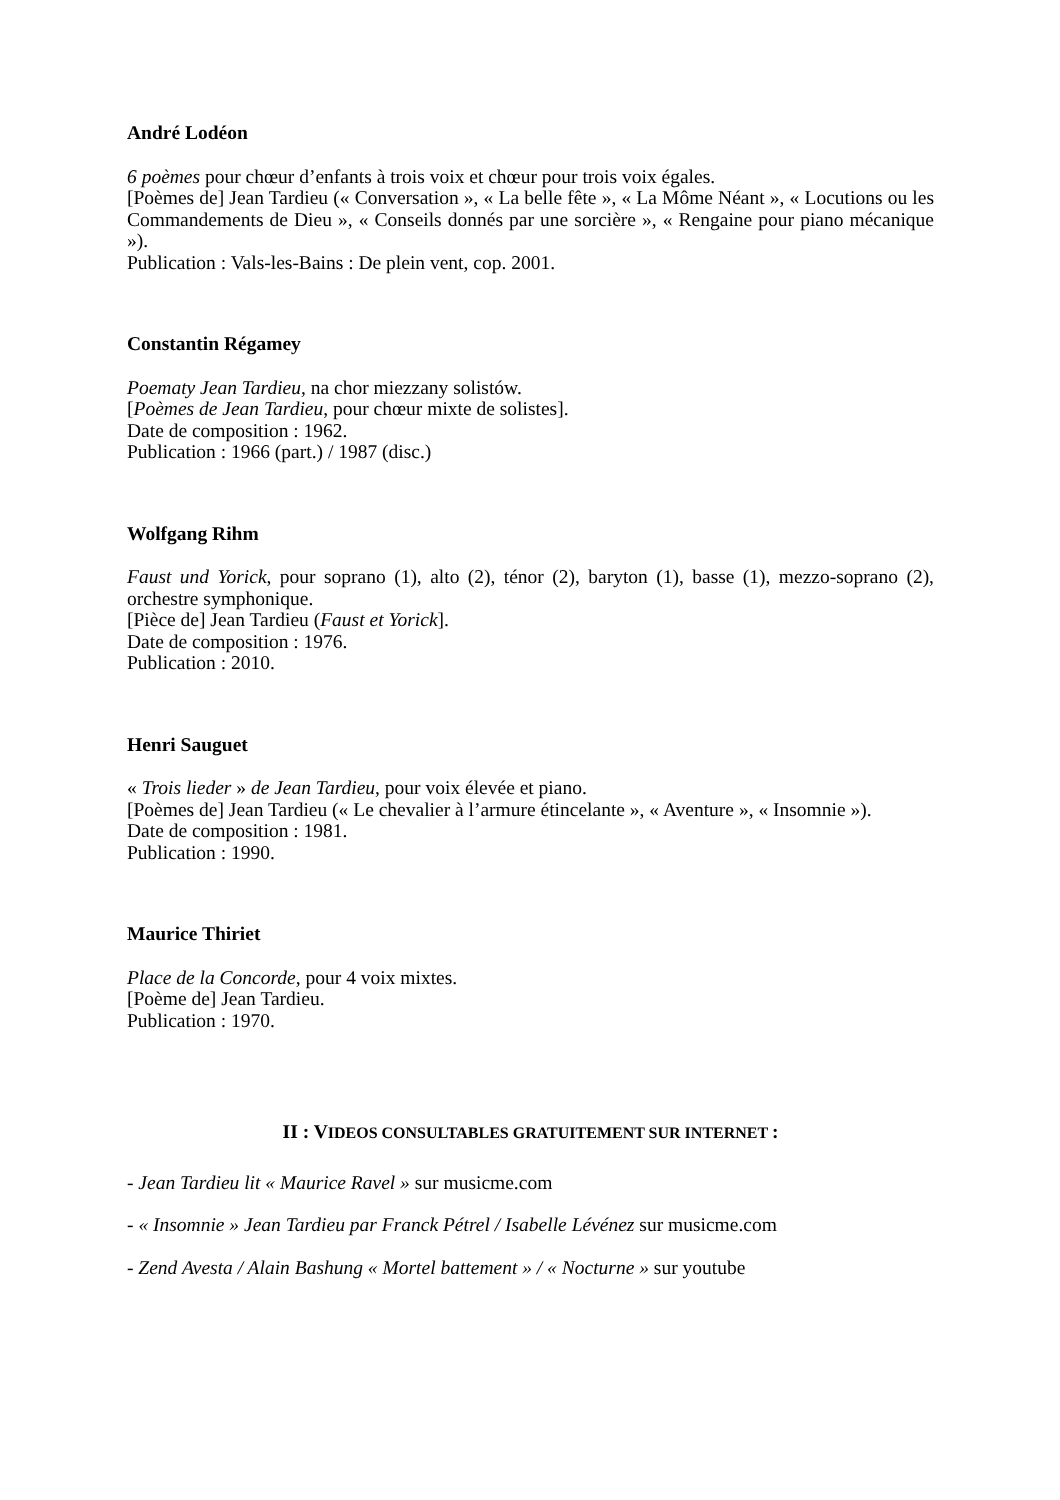André Lodéon
6 poèmes pour chœur d’enfants à trois voix et chœur pour trois voix égales.
[Poèmes de] Jean Tardieu (« Conversation », « La belle fête », « La Môme Néant », « Locutions ou les Commandements de Dieu », « Conseils donnés par une sorcière », « Rengaine pour piano mécanique »).
Publication : Vals-les-Bains : De plein vent, cop. 2001.
Constantin Régamey
Poematy Jean Tardieu, na chor miezzany solistów.
[Poèmes de Jean Tardieu, pour chœur mixte de solistes].
Date de composition : 1962.
Publication : 1966 (part.) / 1987 (disc.)
Wolfgang Rihm
Faust und Yorick, pour soprano (1), alto (2), ténor (2), baryton (1), basse (1), mezzo-soprano (2), orchestre symphonique.
[Pièce de] Jean Tardieu (Faust et Yorick].
Date de composition : 1976.
Publication : 2010.
Henri Sauguet
« Trois lieder » de Jean Tardieu, pour voix élevée et piano.
[Poèmes de] Jean Tardieu (« Le chevalier à l’armure étincelante », « Aventure », « Insomnie »).
Date de composition : 1981.
Publication : 1990.
Maurice Thiriet
Place de la Concorde, pour 4 voix mixtes.
[Poème de] Jean Tardieu.
Publication : 1970.
II : VIDEOS CONSULTABLES GRATUITEMENT SUR INTERNET :
- Jean Tardieu lit « Maurice Ravel » sur musicme.com
- « Insomnie » Jean Tardieu par Franck Pétrel / Isabelle Lévénez sur musicme.com
- Zend Avesta / Alain Bashung « Mortel battement » / « Nocturne » sur youtube